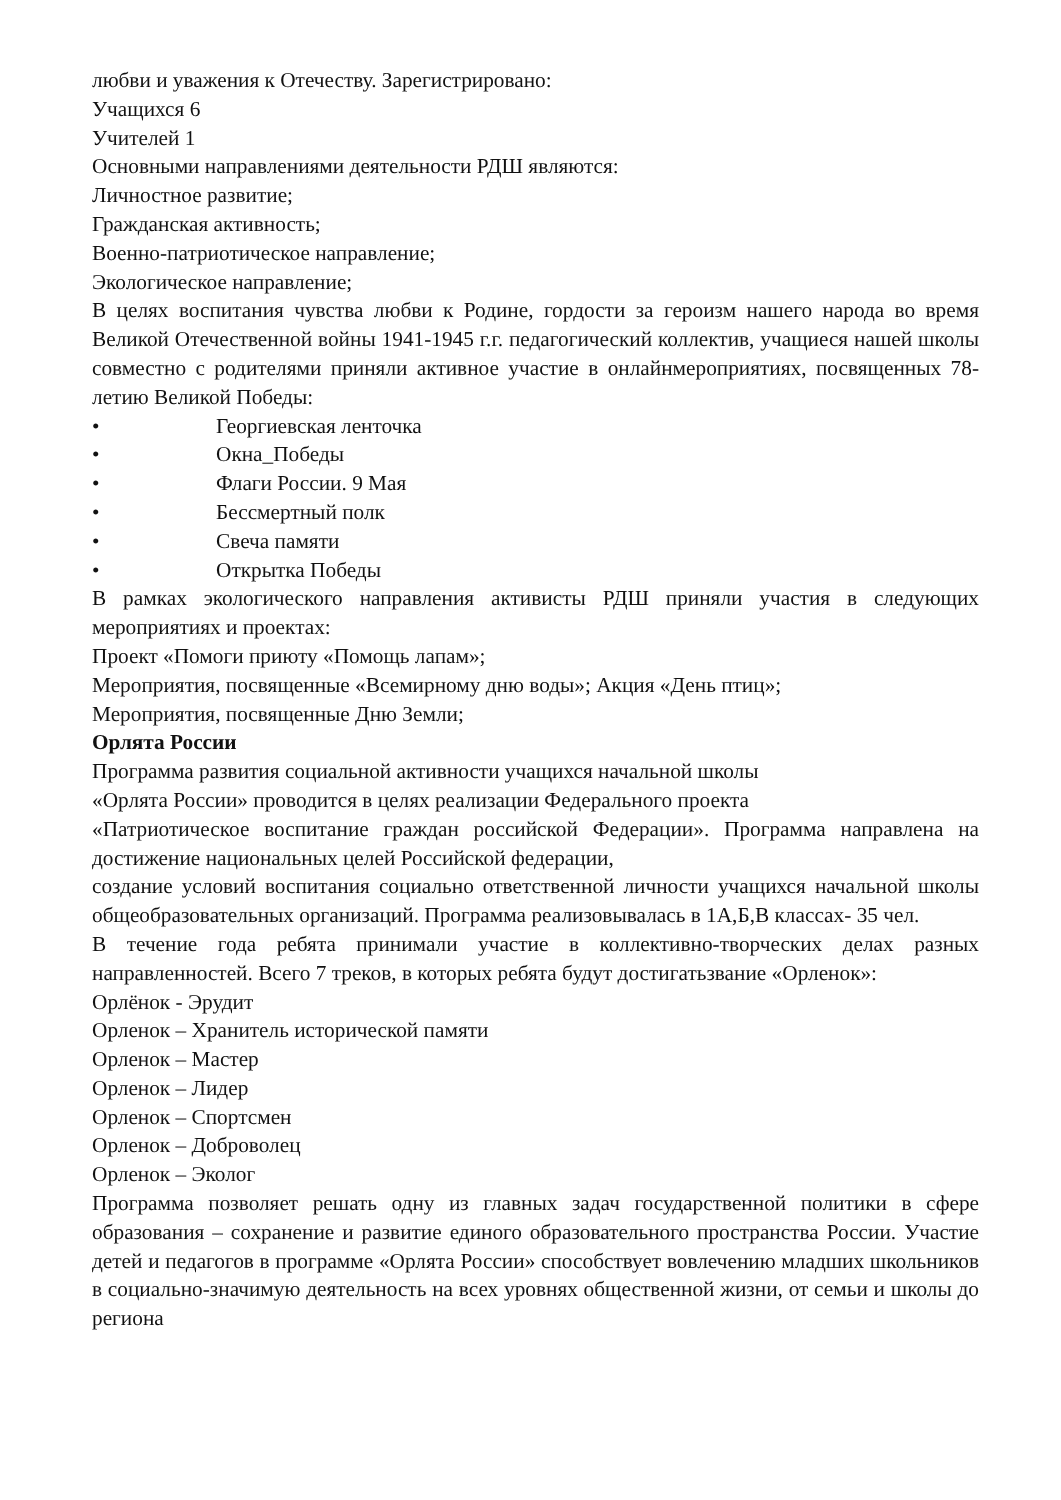любви и уважения к Отечеству. Зарегистрировано:
Учащихся 6
Учителей 1
Основными направлениями деятельности РДШ являются:
Личностное развитие;
Гражданская активность;
Военно-патриотическое направление;
Экологическое направление;
В целях воспитания чувства любви к Родине, гордости за героизм нашего народа во время Великой Отечественной войны 1941-1945 г.г. педагогический коллектив, учащиеся нашей школы совместно с родителями приняли активное участие в онлайнмероприятиях, посвященных 78-летию Великой Победы:
• Георгиевская ленточка
• Окна_Победы
• Флаги России. 9 Мая
• Бессмертный полк
• Свеча памяти
• Открытка Победы
В рамках экологического направления активисты РДШ приняли участия в следующих мероприятиях и проектах:
Проект «Помоги приюту «Помощь лапам»;
Мероприятия, посвященные «Всемирному дню воды»; Акция «День птиц»;
Мероприятия, посвященные Дню Земли;
Орлята России
Программа развития социальной активности учащихся начальной школы
«Орлята России» проводится в целях реализации Федерального проекта
«Патриотическое воспитание граждан российской Федерации». Программа направлена на достижение национальных целей Российской федерации,
создание условий воспитания социально ответственной личности учащихся начальной школы общеобразовательных организаций. Программа реализовывалась в 1А,Б,В классах- 35 чел.
В течение года ребята принимали участие в коллективно-творческих делах разных направленностей. Всего 7 треков, в которых ребята будут достигатьзвание «Орленок»:
Орлёнок - Эрудит
Орленок – Хранитель исторической памяти
Орленок – Мастер
Орленок – Лидер
Орленок – Спортсмен
Орленок – Доброволец
Орленок – Эколог
Программа позволяет решать одну из главных задач государственной политики в сфере образования – сохранение и развитие единого образовательного пространства России. Участие детей и педагогов в программе «Орлята России» способствует вовлечению младших школьников в социально-значимую деятельность на всех уровнях общественной жизни, от семьи и школы до региона